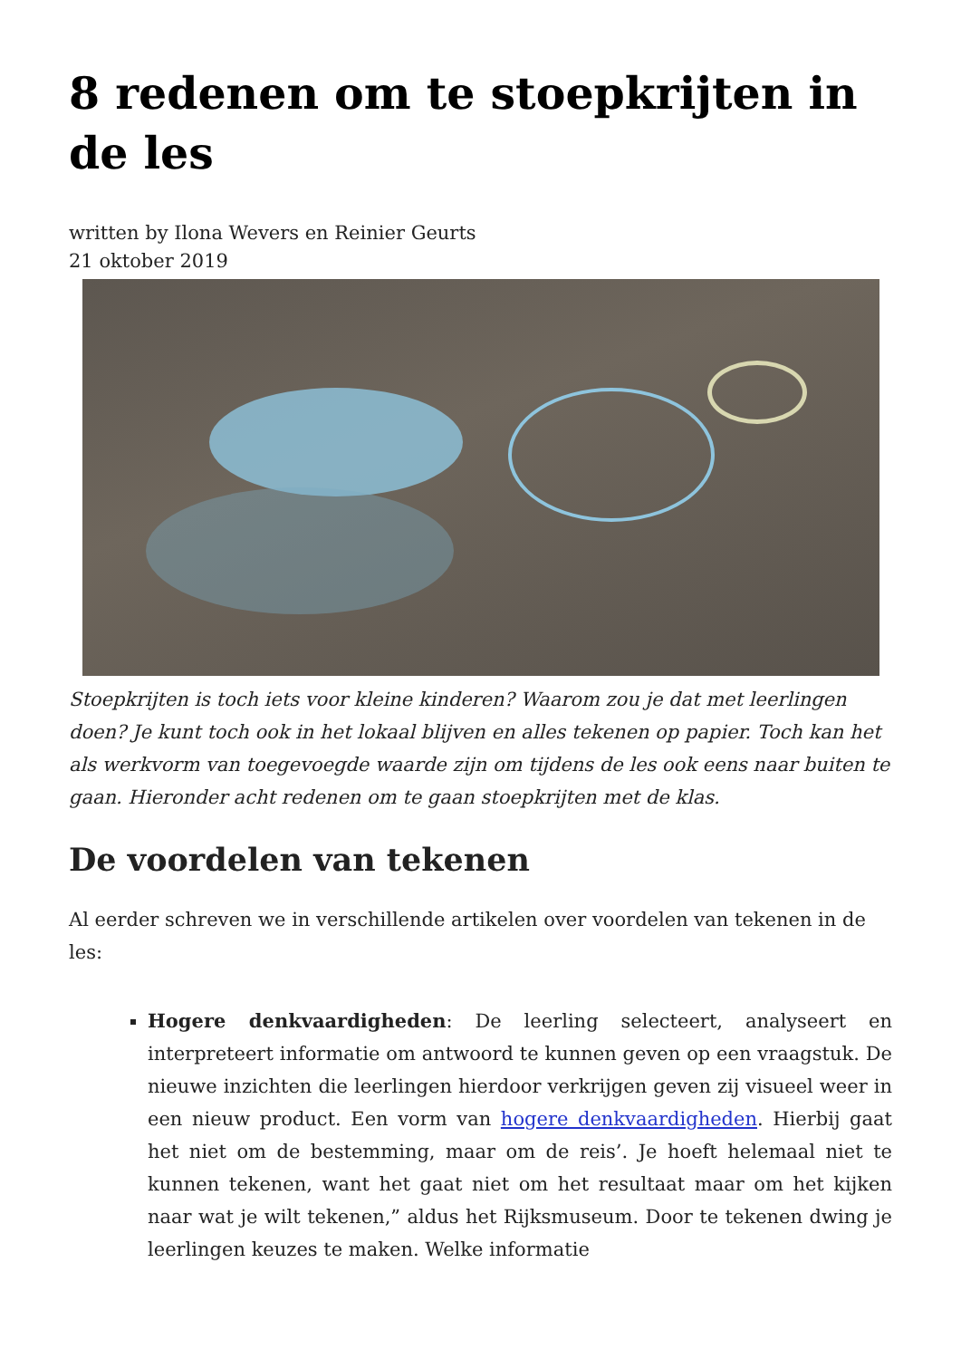8 redenen om te stoepkrijten in de les
written by Ilona Wevers en Reinier Geurts
21 oktober 2019
Stoepkrijten is toch iets voor kleine kinderen? Waarom zou je dat met leerlingen doen? Je kunt toch ook in het lokaal blijven en alles tekenen op papier. Toch kan het als werkvorm van toegevoegde waarde zijn om tijdens de les ook eens naar buiten te gaan. Hieronder acht redenen om te gaan stoepkrijten met de klas.
De voordelen van tekenen
Al eerder schreven we in verschillende artikelen over voordelen van tekenen in de les:
Hogere denkvaardigheden: De leerling selecteert, analyseert en interpreteert informatie om antwoord te kunnen geven op een vraagstuk. De nieuwe inzichten die leerlingen hierdoor verkrijgen geven zij visueel weer in een nieuw product. Een vorm van hogere denkvaardigheden. Hierbij gaat het niet om de bestemming, maar om de reis’. Je hoeft helemaal niet te kunnen tekenen, want het gaat niet om het resultaat maar om het kijken naar wat je wilt tekenen,” aldus het Rijksmuseum. Door te tekenen dwing je leerlingen keuzes te maken. Welke informatie